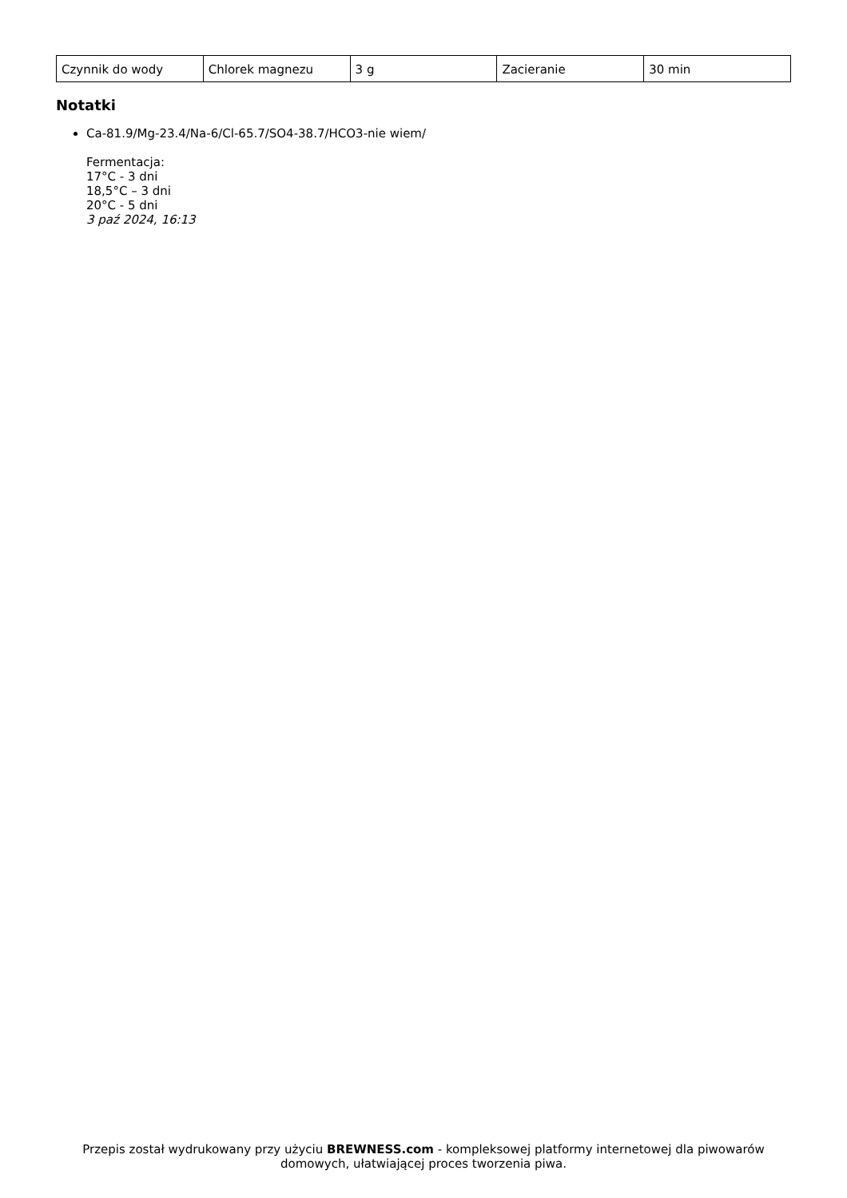| Czynnik do wody | Chlorek magnezu | 3 g | Zacieranie | 30 min |
Notatki
Ca-81.9/Mg-23.4/Na-6/Cl-65.7/SO4-38.7/HCO3-nie wiem/
Fermentacja:
17°C - 3 dni
18,5°C – 3 dni
20°C - 5 dni
3 paź 2024, 16:13
Przepis został wydrukowany przy użyciu BREWNESS.com - kompleksowej platformy internetowej dla piwowarów domowych, ułatwiającej proces tworzenia piwa.